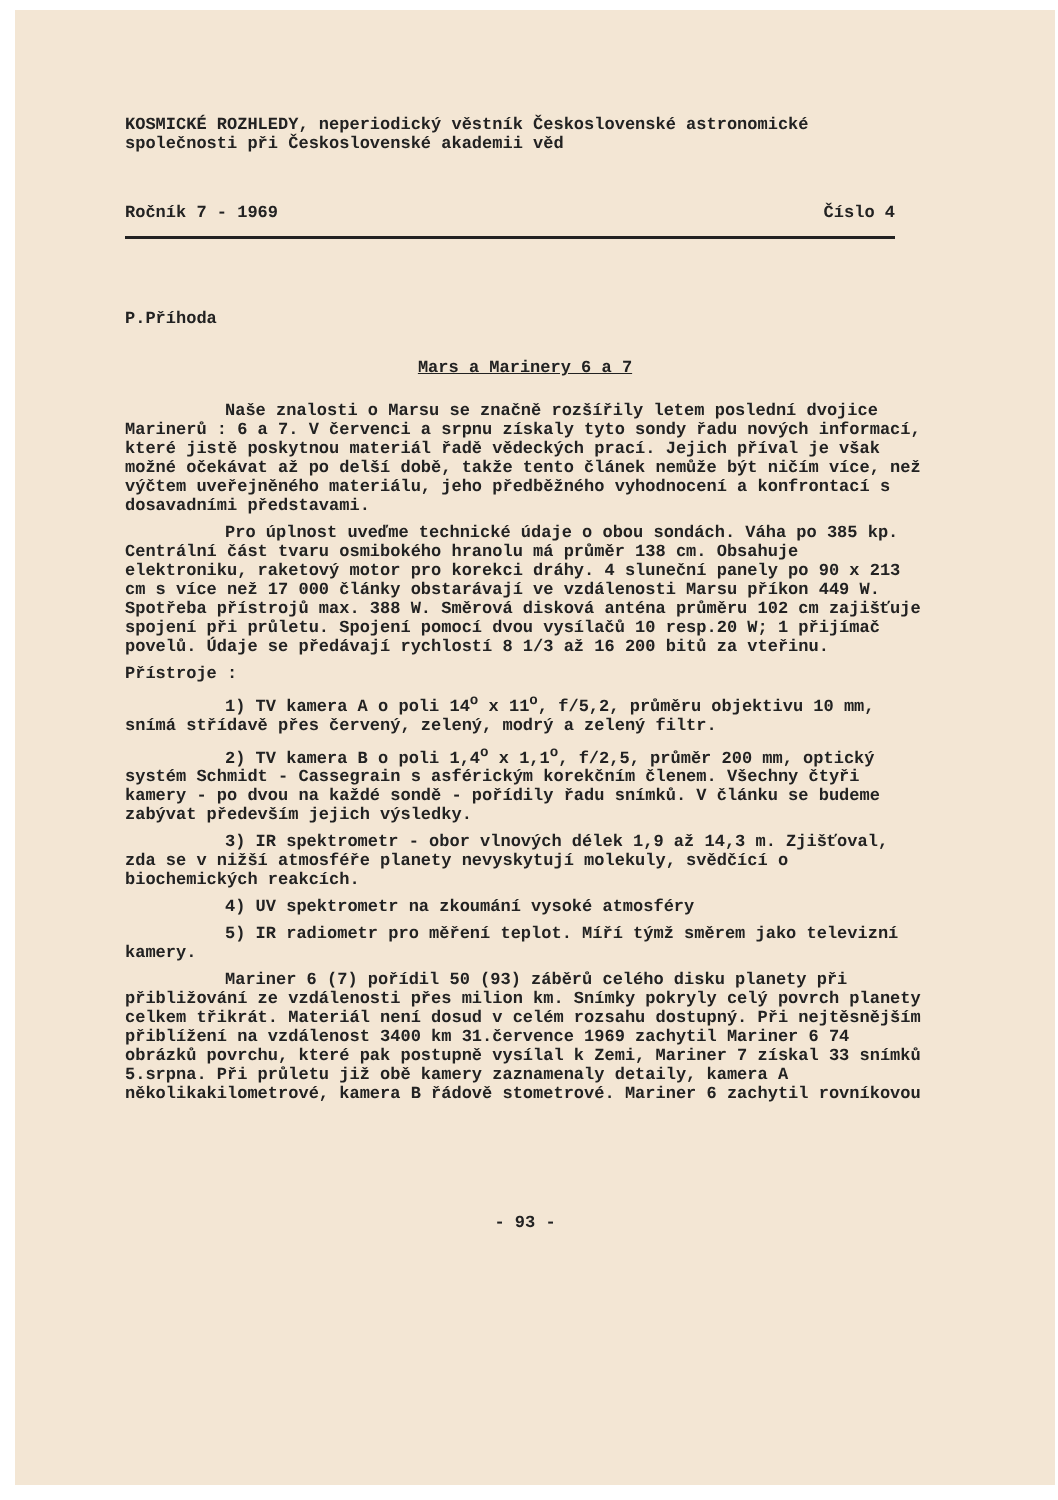KOSMICKÉ ROZHLEDY, neperiodický věstník Československé astronomické společnosti při Československé akademii věd
Ročník 7 - 1969 Číslo 4
P.Příhoda
Mars a Marinery 6 a 7
Naše znalosti o Marsu se značně rozšířily letem poslední dvojice Marinerů : 6 a 7. V červenci a srpnu získaly tyto sondy řadu nových informací, které jistě poskytnou materiál řadě vědeckých prací. Jejich příval je však možné očekávat až po delší době, takže tento článek nemůže být ničím více, než výčtem uveřejněného materiálu, jeho předběžného vyhodnocení a konfrontací s dosavadními představami.
Pro úplnost uveďme technické údaje o obou sondách. Váha po 385 kp. Centrální část tvaru osmibokého hranolu má průměr 138 cm. Obsahuje elektroniku, raketový motor pro korekci dráhy. 4 sluneční panely po 90 x 213 cm s více než 17 000 články obstarávají ve vzdálenosti Marsu příkon 449 W. Spotřeba přístrojů max. 388 W. Směrová disková anténa průměru 102 cm zajišťuje spojení při průletu. Spojení pomocí dvou vysílačů 10 resp.20 W; 1 přijímač povelů. Údaje se předávají rychlostí 8 1/3 až 16 200 bitů za vteřinu.
Přístroje :
1) TV kamera A o poli 14<sup>o</sup> x 11<sup>o</sup>, f/5,2, průměru objektivu 10 mm, snímá střídavě přes červený, zelený, modrý a zelený filtr.
2) TV kamera B o poli 1,4<sup>o</sup> x 1,1<sup>o</sup>, f/2,5, průměr 200 mm, optický systém Schmidt - Cassegrain s asférickým korekčním členem. Všechny čtyři kamery - po dvou na každé sondě - pořídily řadu snímků. V článku se budeme zabývat především jejich výsledky.
3) IR spektrometr - obor vlnových délek 1,9 až 14,3 m. Zjišťoval, zda se v nižší atmosféře planety nevyskytují molekuly, svědčící o biochemických reakcích.
4) UV spektrometr na zkoumání vysoké atmosféry
5) IR radiometr pro měření teplot. Míří týmž směrem jako televizní kamery.
Mariner 6 (7) pořídil 50 (93) záběrů celého disku planety při přibližování ze vzdálenosti přes milion km. Snímky pokryly celý povrch planety celkem třikrát. Materiál není dosud v celém rozsahu dostupný. Při nejtěsnějším přiblížení na vzdálenost 3400 km 31.července 1969 zachytil Mariner 6 74 obrázků povrchu, které pak postupně vysílal k Zemi, Mariner 7 získal 33 snímků 5.srpna. Při průletu již obě kamery zaznamenaly detaily, kamera A několikakilometrové, kamera B řádově stometrové. Mariner 6 zachytil rovníkovou
- 93 -